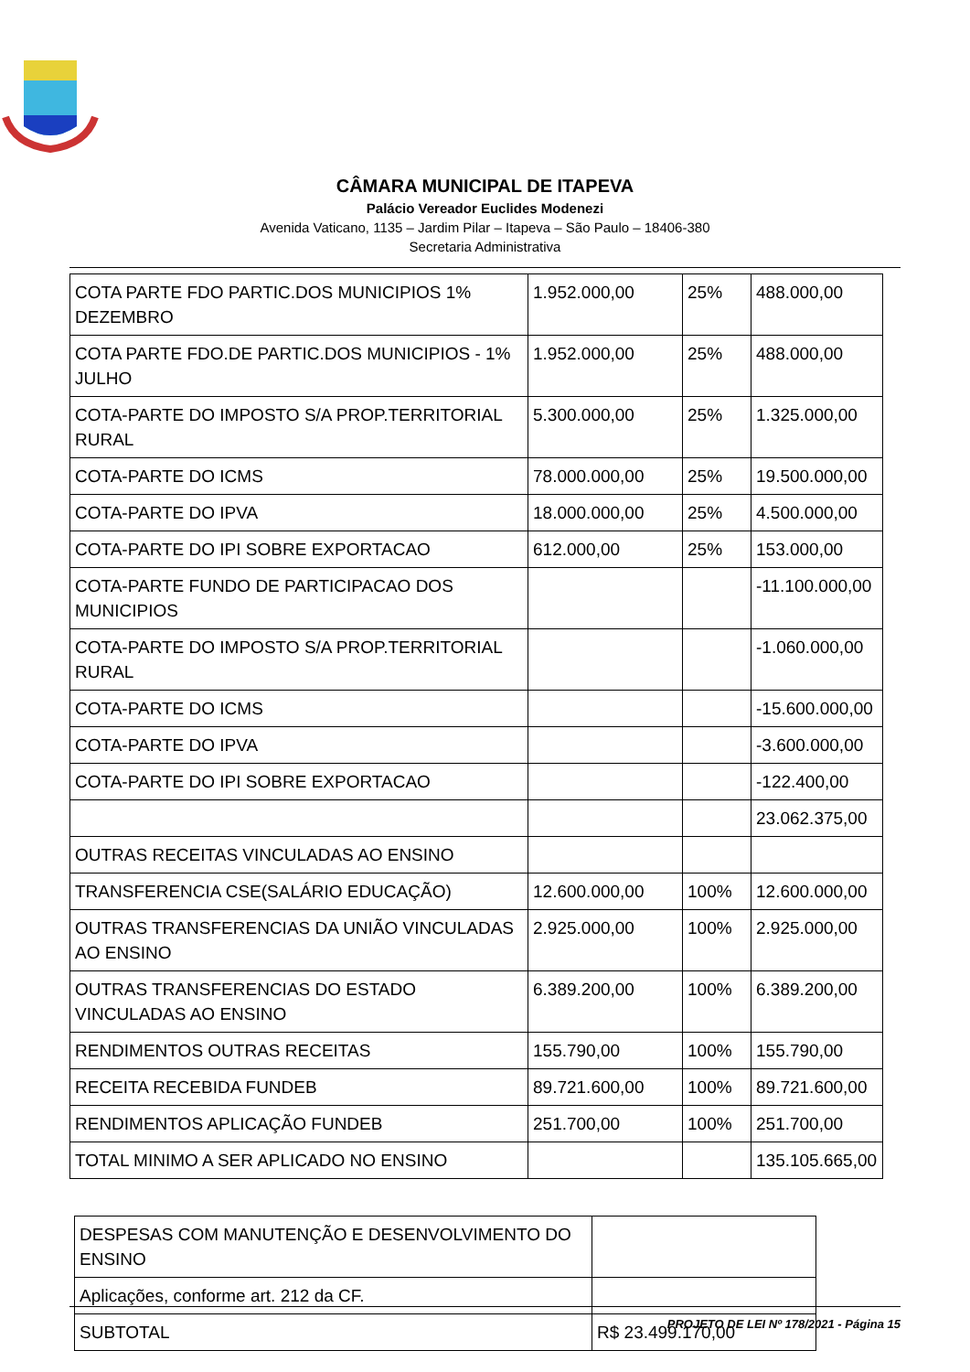CÂMARA MUNICIPAL DE ITAPEVA
Palácio Vereador Euclides Modenezi
Avenida Vaticano, 1135 – Jardim Pilar – Itapeva – São Paulo – 18406-380
Secretaria Administrativa
| COTA PARTE FDO PARTIC.DOS MUNICIPIOS 1% DEZEMBRO | 1.952.000,00 | 25% | 488.000,00 |
| COTA PARTE FDO.DE PARTIC.DOS MUNICIPIOS - 1% JULHO | 1.952.000,00 | 25% | 488.000,00 |
| COTA-PARTE DO IMPOSTO S/A PROP.TERRITORIAL RURAL | 5.300.000,00 | 25% | 1.325.000,00 |
| COTA-PARTE DO ICMS | 78.000.000,00 | 25% | 19.500.000,00 |
| COTA-PARTE DO IPVA | 18.000.000,00 | 25% | 4.500.000,00 |
| COTA-PARTE DO IPI SOBRE EXPORTACAO | 612.000,00 | 25% | 153.000,00 |
| COTA-PARTE FUNDO DE PARTICIPACAO DOS MUNICIPIOS | | | -11.100.000,00 |
| COTA-PARTE DO IMPOSTO S/A PROP.TERRITORIAL RURAL | | | -1.060.000,00 |
| COTA-PARTE DO ICMS | | | -15.600.000,00 |
| COTA-PARTE DO IPVA | | | -3.600.000,00 |
| COTA-PARTE DO IPI SOBRE EXPORTACAO | | | -122.400,00 |
| | | | 23.062.375,00 |
| OUTRAS RECEITAS VINCULADAS AO ENSINO | | | |
| TRANSFERENCIA CSE(SALÁRIO EDUCAÇÃO) | 12.600.000,00 | 100% | 12.600.000,00 |
| OUTRAS TRANSFERENCIAS DA UNIÃO VINCULADAS AO ENSINO | 2.925.000,00 | 100% | 2.925.000,00 |
| OUTRAS TRANSFERENCIAS DO ESTADO VINCULADAS AO ENSINO | 6.389.200,00 | 100% | 6.389.200,00 |
| RENDIMENTOS OUTRAS RECEITAS | 155.790,00 | 100% | 155.790,00 |
| RECEITA RECEBIDA FUNDEB | 89.721.600,00 | 100% | 89.721.600,00 |
| RENDIMENTOS APLICAÇÃO FUNDEB | 251.700,00 | 100% | 251.700,00 |
| TOTAL MINIMO A SER APLICADO NO ENSINO | | | 135.105.665,00 |
| DESPESAS COM MANUTENÇÃO E DESENVOLVIMENTO DO ENSINO | |
| Aplicações, conforme art. 212 da CF. | |
| SUBTOTAL | R$ 23.499.170,00 |
PROJETO DE LEI Nº 178/2021 - Página 15